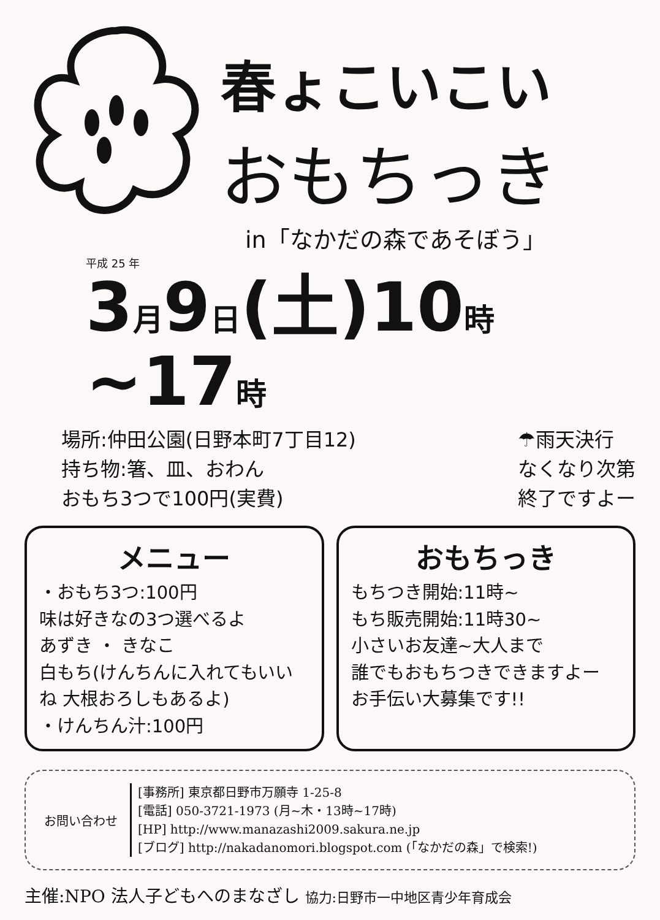春ょこいこい
おもちっき
in「なかだの森であそぼう」
平成 25 年
3月9日(土)10時~17時
場所:仲田公園(日野本町7丁目12)
持ち物:箸、皿、おわん
おもち3つで100円(実費)
☂雨天決行
なくなり次第
終了ですよー
メニュー
・おもち3つ:100円
味は好きなの3つ選べるよ
あずき ・ きなこ
白もち(けんちんに入れてもいいね 大根おろしもあるよ)
・けんちん汁:100円
おもちっき
もちつき開始:11時~
もち販売開始:11時30~
小さいお友達~大人まで
誰でもおもちつきできますよー
お手伝い大募集です!!
お問い合わせ
[事務所] 東京都日野市万願寺 1-25-8
[電話] 050-3721-1973 (月~木・13時~17時)
[HP] http://www.manazashi2009.sakura.ne.jp
[ブログ] http://nakadanomori.blogspot.com (「なかだの森」で検索!)
主催:NPO 法人子どもへのまなざし 協力:日野市一中地区青少年育成会